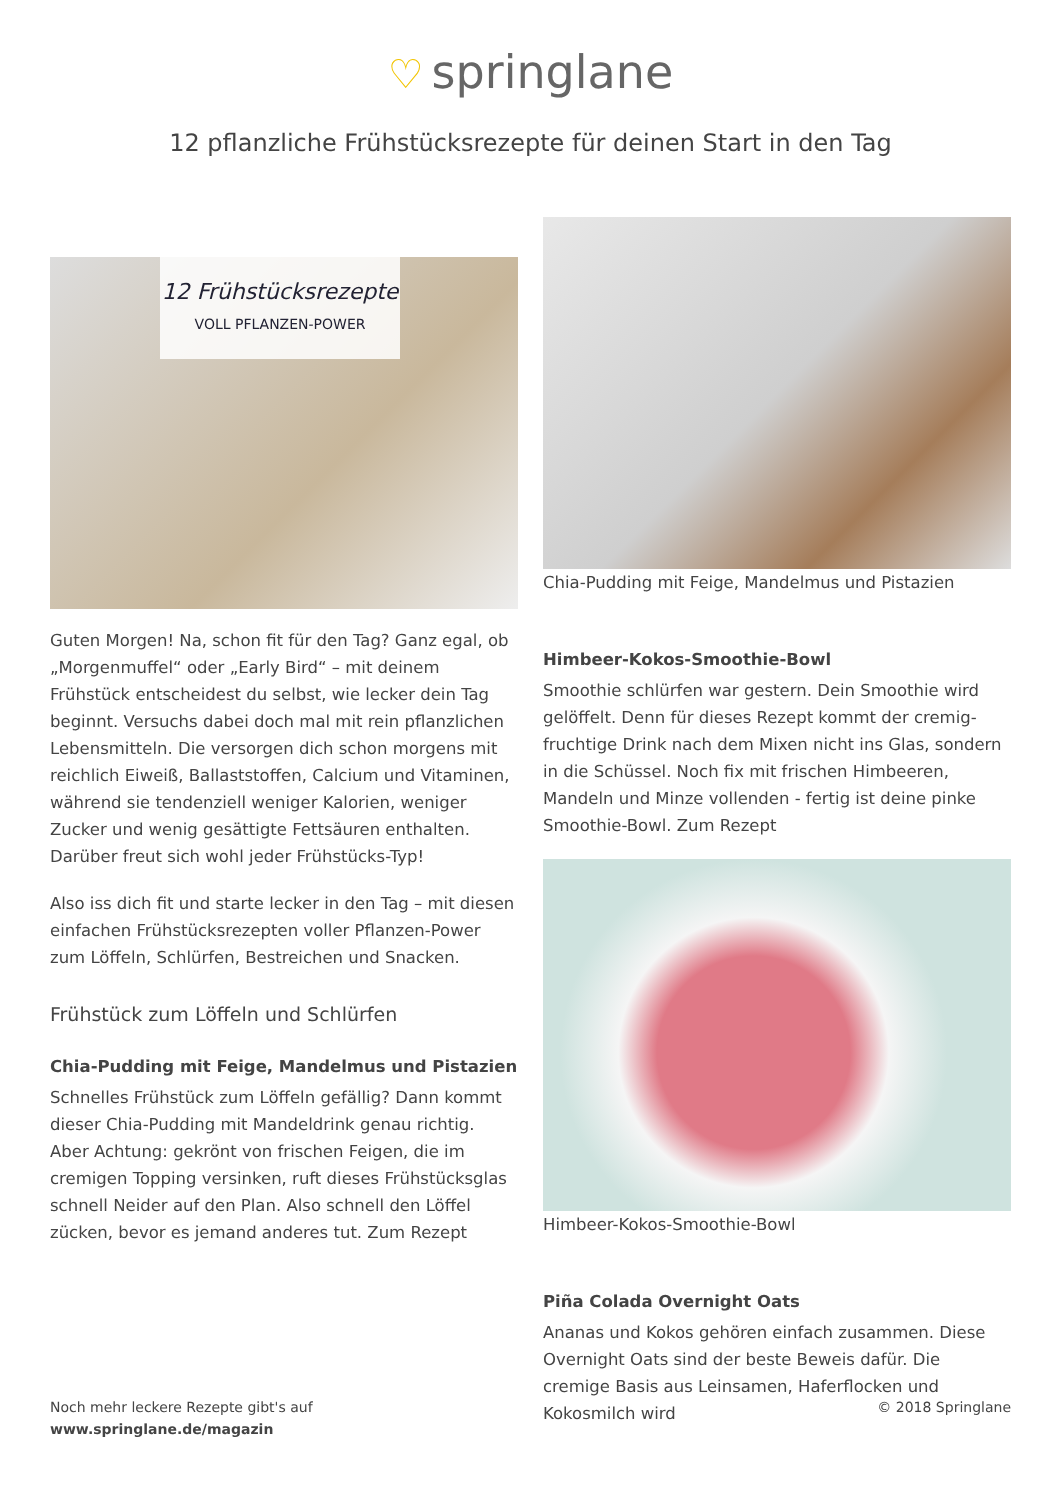♡ springlane
12 pflanzliche Frühstücksrezepte für deinen Start in den Tag
12 Frühstücksrezepte
VOLL PFLANZEN-POWER
Guten Morgen! Na, schon fit für den Tag? Ganz egal, ob „Morgenmuffel“ oder „Early Bird“ – mit deinem Frühstück entscheidest du selbst, wie lecker dein Tag beginnt. Versuchs dabei doch mal mit rein pflanzlichen Lebensmitteln. Die versorgen dich schon morgens mit reichlich Eiweiß, Ballaststoffen, Calcium und Vitaminen, während sie tendenziell weniger Kalorien, weniger Zucker und wenig gesättigte Fettsäuren enthalten. Darüber freut sich wohl jeder Frühstücks-Typ!
Also iss dich fit und starte lecker in den Tag – mit diesen einfachen Frühstücksrezepten voller Pflanzen-Power zum Löffeln, Schlürfen, Bestreichen und Snacken.
Frühstück zum Löffeln und Schlürfen
Chia-Pudding mit Feige, Mandelmus und Pistazien
Schnelles Frühstück zum Löffeln gefällig? Dann kommt dieser Chia-Pudding mit Mandeldrink genau richtig. Aber Achtung: gekrönt von frischen Feigen, die im cremigen Topping versinken, ruft dieses Frühstücksglas schnell Neider auf den Plan. Also schnell den Löffel zücken, bevor es jemand anderes tut. Zum Rezept
Chia-Pudding mit Feige, Mandelmus und Pistazien
Himbeer-Kokos-Smoothie-Bowl
Smoothie schlürfen war gestern. Dein Smoothie wird gelöffelt. Denn für dieses Rezept kommt der cremig-fruchtige Drink nach dem Mixen nicht ins Glas, sondern in die Schüssel. Noch fix mit frischen Himbeeren, Mandeln und Minze vollenden - fertig ist deine pinke Smoothie-Bowl. Zum Rezept
Himbeer-Kokos-Smoothie-Bowl
Piña Colada Overnight Oats
Ananas und Kokos gehören einfach zusammen. Diese Overnight Oats sind der beste Beweis dafür. Die cremige Basis aus Leinsamen, Haferflocken und Kokosmilch wird
Noch mehr leckere Rezepte gibt's auf
www.springlane.de/magazin
© 2018 Springlane